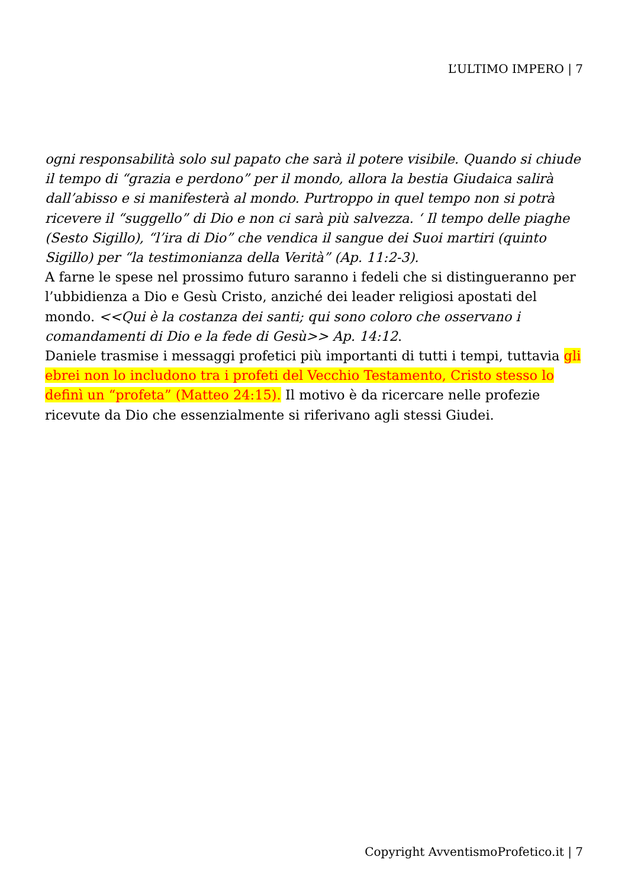L’ULTIMO IMPERO | 7
ogni responsabilità solo sul papato che sarà il potere visibile. Quando si chiude il tempo di “grazia e perdono” per il mondo, allora la bestia Giudaica salirà dall’abisso e si manifesterà al mondo. Purtroppo in quel tempo non si potrà ricevere il “suggello” di Dio e non ci sarà più salvezza. ‘ Il tempo delle piaghe (Sesto Sigillo), “l’ira di Dio” che vendica il sangue dei Suoi martiri (quinto Sigillo) per “la testimonianza della Verità” (Ap. 11:2-3).
A farne le spese nel prossimo futuro saranno i fedeli che si distingueranno per l’ubbidienza a Dio e Gesù Cristo, anziché dei leader religiosi apostati del mondo. <<Qui è la costanza dei santi; qui sono coloro che osservano i comandamenti di Dio e la fede di Gesù>> Ap. 14:12.
Daniele trasmise i messaggi profetici più importanti di tutti i tempi, tuttavia gli ebrei non lo includono tra i profeti del Vecchio Testamento, Cristo stesso lo definì un “profeta” (Matteo 24:15). Il motivo è da ricercare nelle profezie ricevute da Dio che essenzialmente si riferivano agli stessi Giudei.
Copyright AvventismoProfetico.it | 7